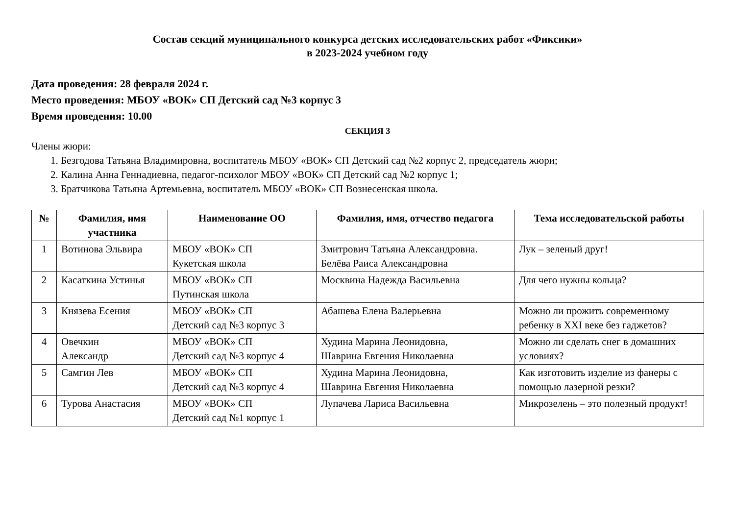Состав секций муниципального конкурса детских исследовательских работ «Фиксики»
в 2023-2024 учебном году
Дата проведения: 28 февраля 2024 г.
Место проведения: МБОУ «ВОК» СП Детский сад №3 корпус 3
Время проведения: 10.00
СЕКЦИЯ 3
Члены жюри:
1. Безгодова Татьяна Владимировна, воспитатель МБОУ «ВОК» СП Детский сад №2 корпус 2, председатель жюри;
2. Калина Анна Геннадиевна, педагог-психолог МБОУ «ВОК» СП Детский сад №2 корпус 1;
3. Братчикова Татьяна Артемьевна, воспитатель МБОУ «ВОК» СП Вознесенская школа.
| № | Фамилия, имя участника | Наименование ОО | Фамилия, имя, отчество педагога | Тема исследовательской работы |
| --- | --- | --- | --- | --- |
| 1 | Вотинова Эльвира | МБОУ «ВОК» СП Кукетская школа | Змитрович Татьяна Александровна. Белёва Раиса Александровна | Лук – зеленый друг! |
| 2 | Касаткина Устинья | МБОУ «ВОК» СП Путинская школа | Москвина Надежда Васильевна | Для чего нужны кольца? |
| 3 | Князева Есения | МБОУ «ВОК» СП Детский сад №3 корпус 3 | Абашева Елена Валерьевна | Можно ли прожить современному ребенку в XXI веке без гаджетов? |
| 4 | Овечкин Александр | МБОУ «ВОК» СП Детский сад №3 корпус 4 | Худина Марина Леонидовна, Шаврина Евгения Николаевна | Можно ли сделать снег в домашних условиях? |
| 5 | Самгин Лев | МБОУ «ВОК» СП Детский сад №3 корпус 4 | Худина Марина Леонидовна, Шаврина Евгения Николаевна | Как изготовить изделие из фанеры с помощью лазерной резки? |
| 6 | Турова Анастасия | МБОУ «ВОК» СП Детский сад №1 корпус 1 | Лупачева Лариса Васильевна | Микрозелень – это полезный продукт! |